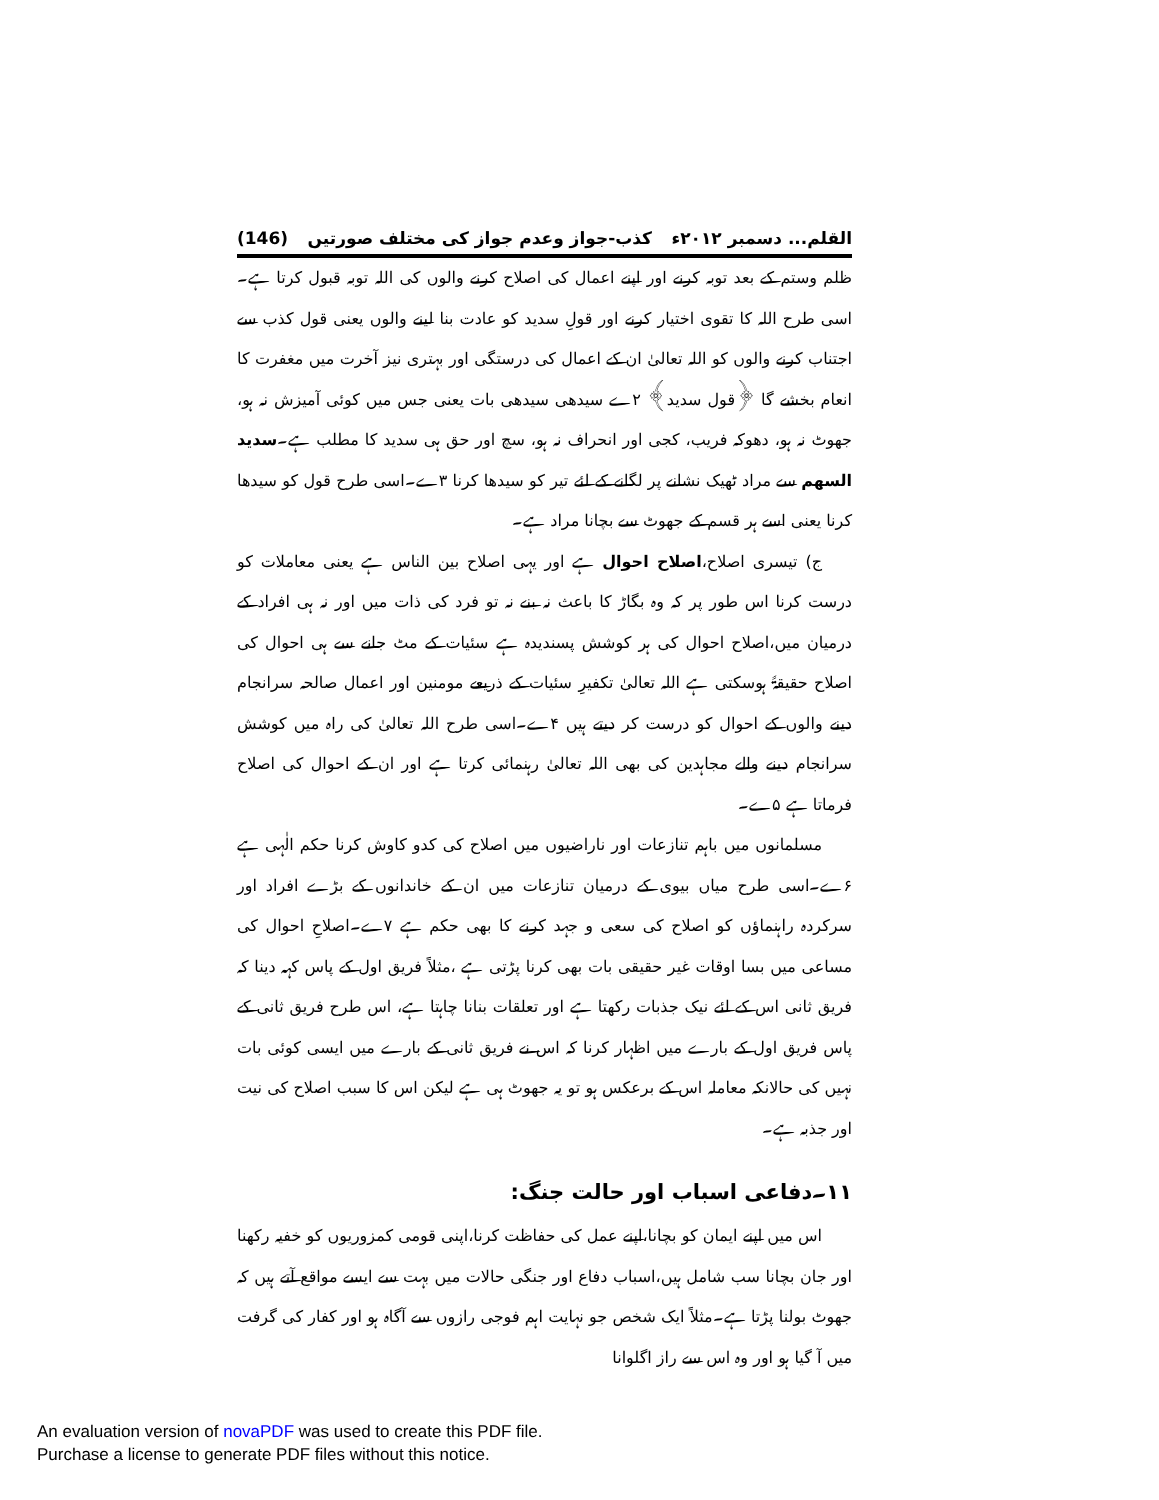القلم... دسمبر ۲۰۱۲ء کذب-جواز وعدم جواز کی مختلف صورتیں (146)
ظلم وستم کے بعد توبہ کرنے اور اپنے اعمال کی اصلاح کرنے والوں کی اللہ توبہ قبول کرتا ہے۔اسی طرح اللہ کا تقوی اختیار کرنے اور قولِ سدید کو عادت بنا لینے والوں یعنی قول کذب سے اجتناب کرنے والوں کو اللہ تعالیٰ ان کے اعمال کی درستگی اور بہتری نیز آخرت میں مغفرت کا انعام بخشے گا ﴿قول سدید﴾ ۲ے سیدھی سیدھی بات یعنی جس میں کوئی آمیزش نہ ہو، جھوٹ نہ ہو، دھوکہ فریب، کجی اور انحراف نہ ہو، سچ اور حق ہی سدید کا مطلب ہے۔سدید السھم سے مراد ٹھیک نشانے پر لگانے کے لئے تیر کو سیدھا کرنا ۳ے۔اسی طرح قول کو سیدھا کرنا یعنی اسے ہر قسم کے جھوٹ سے بچانا مراد ہے۔
ج) تیسری اصلاح،اصلاح احوال ہے اور یہی اصلاح بین الناس ہے یعنی معاملات کو درست کرنا اس طور پر کہ وہ بگاڑ کا باعث نہ بنے نہ تو فرد کی ذات میں اور نہ ہی افراد کے درمیان میں،اصلاح احوال کی ہر کوشش پسندیدہ ہے سئیات کے مٹ جانے سے ہی احوال کی اصلاح حقیقۃً ہوسکتی ہے اللہ تعالیٰ تکفیرِ سئیات کے ذریعے مومنین اور اعمال صالحہ سرانجام دینے والوں کے احوال کو درست کر دیتے ہیں ۴ے۔اسی طرح اللہ تعالیٰ کی راہ میں کوشش سرانجام دینے والے مجاہدین کی بھی اللہ تعالیٰ رہنمائی کرتا ہے اور ان کے احوال کی اصلاح فرماتا ہے ۵ے۔
مسلمانوں میں باہم تنازعات اور ناراضیوں میں اصلاح کی کدو کاوش کرنا حکم الٰہی ہے ۶ے۔اسی طرح میاں بیوی کے درمیان تنازعات میں ان کے خاندانوں کے بڑے افراد اور سرکردہ راہنماؤں کو اصلاح کی سعی و جہد کرنے کا بھی حکم ہے ۷ے۔اصلاحِ احوال کی مساعی میں بسا اوقات غیر حقیقی بات بھی کرنا پڑتی ہے ،مثلاً فریق اول کے پاس کہہ دینا کہ فریق ثانی اس کے لئے نیک جذبات رکھتا ہے اور تعلقات بنانا چاہتا ہے، اس طرح فریق ثانی کے پاس فریق اول کے بارے میں اظہار کرنا کہ اس نے فریق ثانی کے بارے میں ایسی کوئی بات نہیں کی حالانکہ معاملہ اس کے برعکس ہو تو یہ جھوٹ ہی ہے لیکن اس کا سبب اصلاح کی نیت اور جذبہ ہے۔
۱۱۔دفاعی اسباب اور حالت جنگ:
اس میں اپنے ایمان کو بچانا،اپنے عمل کی حفاظت کرنا،اپنی قومی کمزوریوں کو خفیہ رکھنا اور جان بچانا سب شامل ہیں،اسباب دفاع اور جنگی حالات میں بہت سے ایسے مواقع آتے ہیں کہ جھوٹ بولنا پڑتا ہے۔مثلاً ایک شخص جو نہایت اہم فوجی رازوں سے آگاہ ہو اور کفار کی گرفت میں آ گیا ہو اور وہ اس سے راز اگلوانا
An evaluation version of novaPDF was used to create this PDF file.
Purchase a license to generate PDF files without this notice.